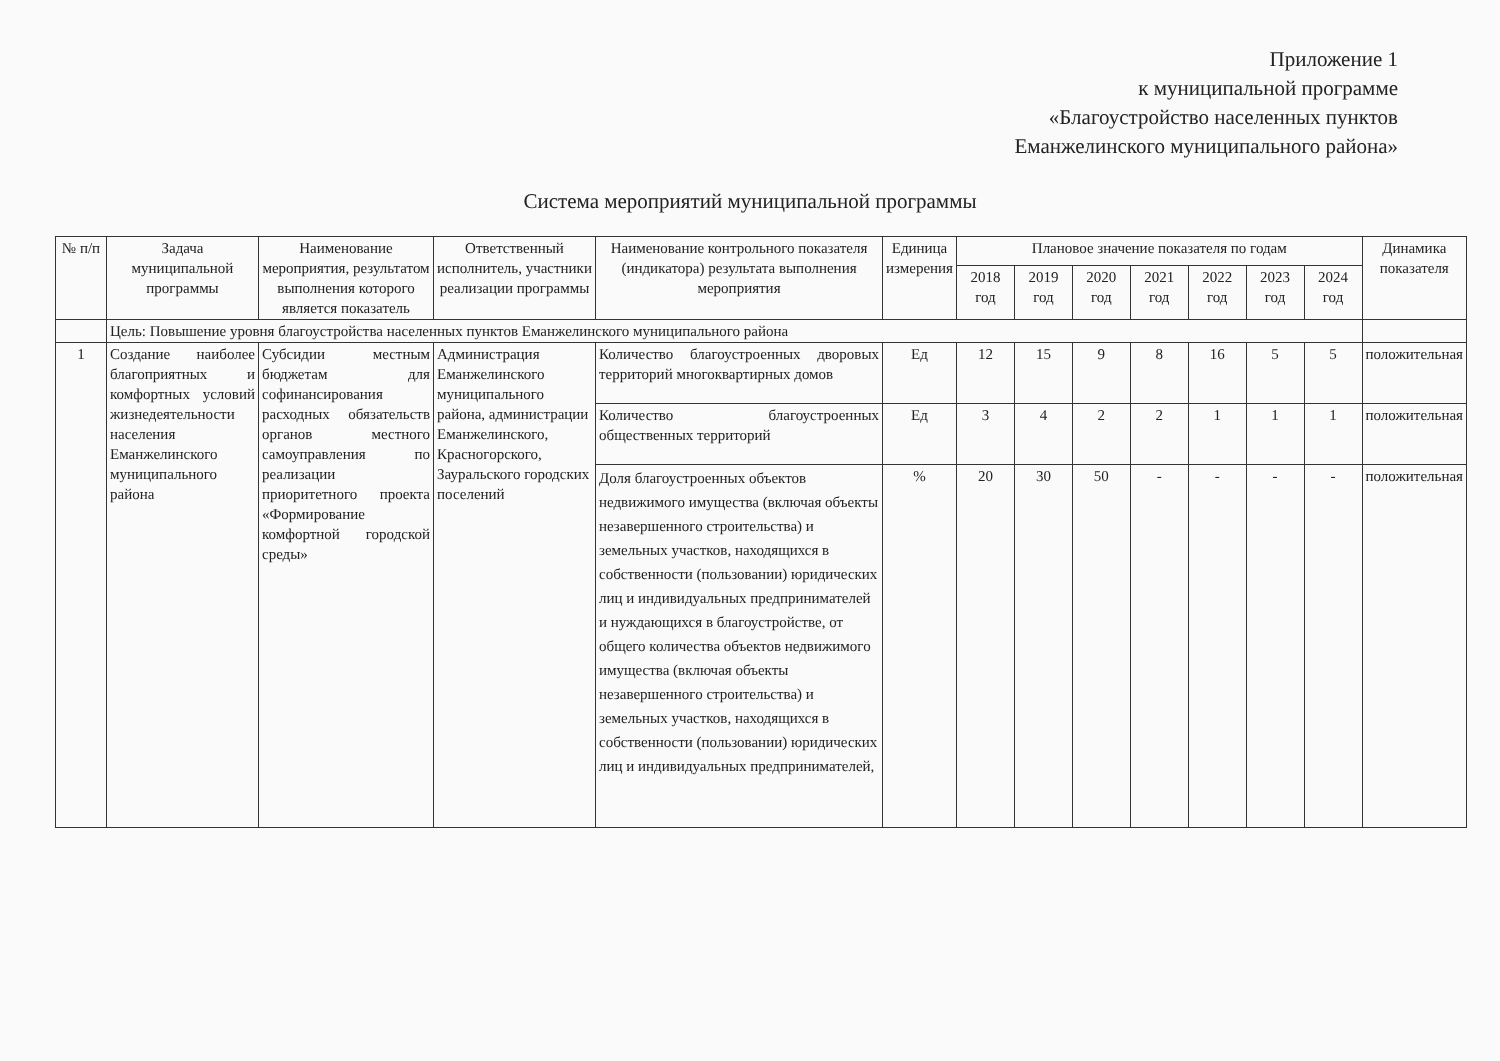Приложение 1
к муниципальной программе
«Благоустройство населенных пунктов
Еманжелинского муниципального района»
Система мероприятий муниципальной программы
| № п/п | Задача муниципальной программы | Наименование мероприятия, результатом выполнения которого является показатель | Ответственный исполнитель, участники реализации программы | Наименование контрольного показателя (индикатора) результата выполнения мероприятия | Единица измерения | Плановое значение показателя по годам | | | | | | | Динамика показателя |
| --- | --- | --- | --- | --- | --- | --- | --- | --- | --- | --- | --- | --- | --- |
| | | | | | | 2018 год | 2019 год | 2020 год | 2021 год | 2022 год | 2023 год | 2024 год | |
| | Цель: Повышение уровня благоустройства населенных пунктов Еманжелинского муниципального района | | | | | | | | | | | | |
| 1 | Создание наиболее благоприятных и комфортных условий жизнедеятельности населения Еманжелинского муниципального района | Субсидии местным бюджетам для софинансирования расходных обязательств органов местного самоуправления по реализации приоритетного проекта «Формирование комфортной городской среды» | Администрация Еманжелинского муниципального района, администрации Еманжелинского, Красногорского, Зауральского городских поселений | Количество благоустроенных дворовых территорий многоквартирных домов | Ед | 12 | 15 | 9 | 8 | 16 | 5 | 5 | положительная |
| | | | | Количество благоустроенных общественных территорий | Ед | 3 | 4 | 2 | 2 | 1 | 1 | 1 | положительная |
| | | | | Доля благоустроенных объектов недвижимого имущества (включая объекты незавершенного строительства) и земельных участков, находящихся в собственности (пользовании) юридических лиц и индивидуальных предпринимателей и нуждающихся в благоустройстве, от общего количества объектов недвижимого имущества (включая объекты незавершенного строительства) и земельных участков, находящихся в собственности (пользовании) юридических лиц и индивидуальных предпринимателей, | % | 20 | 30 | 50 | - | - | - | - | положительная |